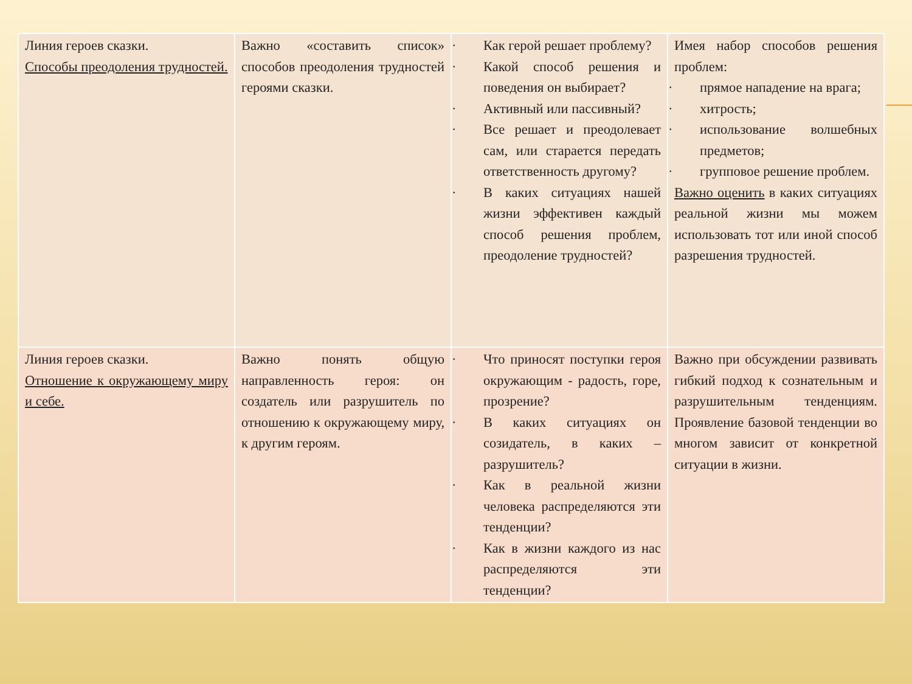| Линия героев сказки. Способы преодоления трудностей. | Важно «составить список» способов преодоления трудностей героями сказки. | · Как герой решает проблему? · Какой способ решения и поведения он выбирает? · Активный или пассивный? · Все решает и преодолевает сам, или старается передать ответственность другому? · В каких ситуациях нашей жизни эффективен каждый способ решения проблем, преодоление трудностей? | Имея набор способов решения проблем: · прямое нападение на врага; · хитрость; · использование волшебных предметов; · групповое решение проблем. Важно оценить в каких ситуациях реальной жизни мы можем использовать тот или иной способ разрешения трудностей. |
| Линия героев сказки. Отношение к окружающему миру и себе. | Важно понять общую направленность героя: он создатель или разрушитель по отношению к окружающему миру, к другим героям. | · Что приносят поступки героя окружающим - радость, горе, прозрение? · В каких ситуациях он созидатель, в каких – разрушитель? · Как в реальной жизни человека распределяются эти тенденции? · Как в жизни каждого из нас распределяются эти тенденции? | Важно при обсуждении развивать гибкий подход к сознательным и разрушительным тенденциям. Проявление базовой тенденции во многом зависит от конкретной ситуации в жизни. |